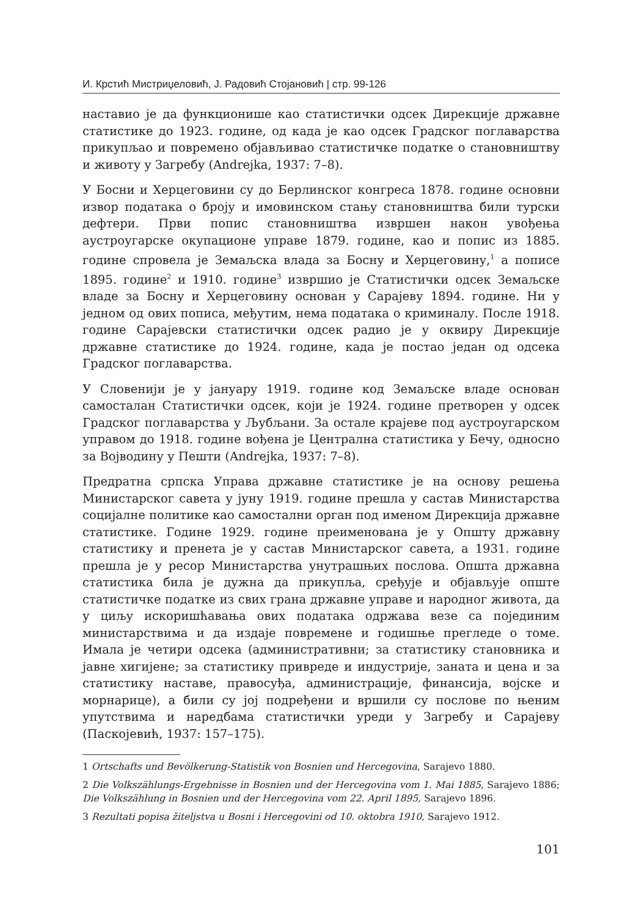И. Крстић Мистриџеловић, Ј. Радовић Стојановић | стр. 99-126
наставио је да функционише као статистички одсек Дирекције државне статистике до 1923. године, од када је као одсек Градског поглаварства прикупљао и повремено објављивао статистичке податке о становништву и животу у Загребу (Andrejka, 1937: 7–8).
У Босни и Херцеговини су до Берлинског конгреса 1878. године основни извор података о броју и имовинском стању становништва били турски дефтери. Први попис становништва извршен након увођења аустроугарске окупационе управе 1879. године, као и попис из 1885. године спровела је Земаљска влада за Босну и Херцеговину,<sup>1</sup> а пописе 1895. године<sup>2</sup> и 1910. године<sup>3</sup> извршио је Статистички одсек Земаљске владе за Босну и Херцеговину основан у Сарајеву 1894. године. Ни у једном од ових пописа, међутим, нема података о криминалу. После 1918. године Сарајевски статистички одсек радио је у оквиру Дирекције државне статистике до 1924. године, када је постао један од одсека Градског поглаварства.
У Словенији је у јануару 1919. године код Земаљске владе основан самосталан Статистички одсек, који је 1924. године претворен у одсек Градског поглаварства у Љубљани. За остале крајеве под аустроугарском управом до 1918. године вођена је Централна статистика у Бечу, односно за Војводину у Пешти (Andrejka, 1937: 7–8).
Предратна српска Управа државне статистике је на основу решења Министарског савета у јуну 1919. године прешла у састав Министарства социјалне политике као самостални орган под именом Дирекција државне статистике. Године 1929. године преименована је у Општу државну статистику и пренета је у састав Министарског савета, а 1931. године прешла је у ресор Министарства унутрашњих послова. Општа државна статистика била је дужна да прикупља, сређује и објављује опште статистичке податке из свих грана државне управе и народног живота, да у циљу искоришћавања ових података одржава везе са појединим министарствима и да издаје повремене и годишње прегледе о томе. Имала је четири одсека (административни; за статистику становника и јавне хигијене; за статистику привреде и индустрије, заната и цена и за статистику наставе, правосуђа, администрације, финансија, војске и морнарице), а били су јој подређени и вршили су послове по њеним упутствима и наредбама статистички уреди у Загребу и Сарајеву (Паскојевић, 1937: 157–175).
1 Ortschafts und Bevölkerung-Statistik von Bosnien und Hercegovina, Sarajevo 1880.
2 Die Volkszählungs-Ergebnisse in Bosnien und der Hercegovina vom 1. Mai 1885, Sarajevo 1886; Die Volkszählung in Bosnien und der Hercegovina vom 22. April 1895, Sarajevo 1896.
3 Rezultati popisa žiteljstva u Bosni i Hercegovini od 10. oktobra 1910, Sarajevo 1912.
101